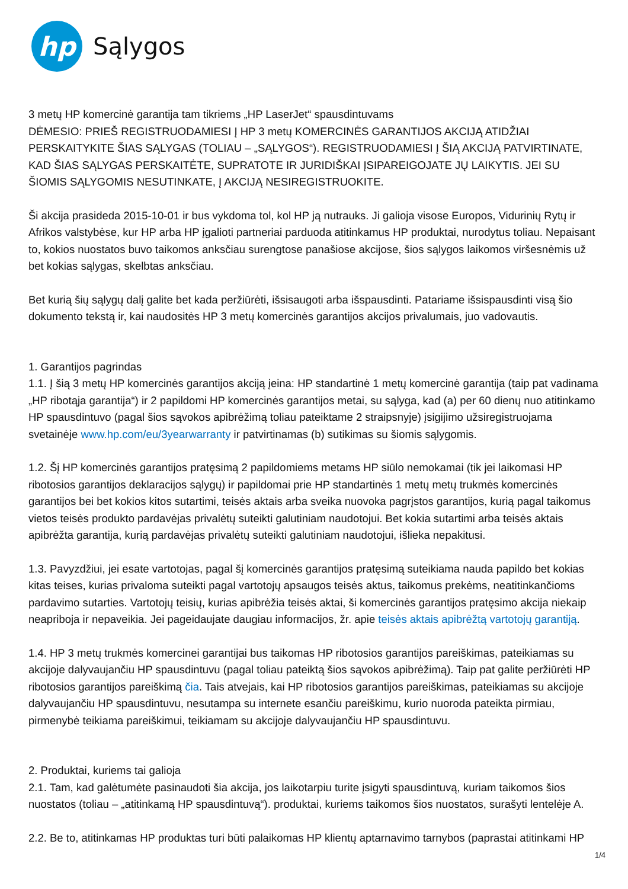hp
Sąlygos
3 metų HP komercinė garantija tam tikriems „HP LaserJet“ spausdintuvams
DĖMESIO: PRIEŠ REGISTRUODAMIESI Į HP 3 metų KOMERCINĖS GARANTIJOS AKCIJĄ ATIDŽIAI PERSKAITYKITE ŠIAS SĄLYGAS (TOLIAU – „SĄLYGOS“). REGISTRUODAMIESI Į ŠIĄ AKCIJĄ PATVIRTINATE, KAD ŠIAS SĄLYGAS PERSKAITĖTE, SUPRATOTE IR JURIDIŠKAI ĮSIPAREIGOJATE JŲ LAIKYTIS. JEI SU ŠIOMIS SĄLYGOMIS NESUTINKATE, Į AKCIJĄ NESIREGISTRUOKITE.
Ši akcija prasideda 2015-10-01 ir bus vykdoma tol, kol HP ją nutrauks. Ji galioja visose Europos, Vidurinių Rytų ir Afrikos valstybėse, kur HP arba HP įgalioti partneriai parduoda atitinkamus HP produktai, nurodytus toliau. Nepaisant to, kokios nuostatos buvo taikomos anksčiau surengtose panašiose akcijose, šios sąlygos laikomos viršesnėmis už bet kokias sąlygas, skelbtas anksčiau.
Bet kurią šių sąlygų dalį galite bet kada peržiūrėti, išsisaugoti arba išspausdinti. Patariame išsispausdinti visą šio dokumento tekstą ir, kai naudositės HP 3 metų komercinės garantijos akcijos privalumais, juo vadovautis.
1. Garantijos pagrindas
1.1. Į šią 3 metų HP komercinės garantijos akciją įeina: HP standartinė 1 metų komercinė garantija (taip pat vadinama „HP ribotąja garantija“) ir 2 papildomi HP komercinės garantijos metai, su sąlyga, kad (a) per 60 dienų nuo atitinkamo HP spausdintuvo (pagal šios sąvokos apibrėžimą toliau pateiktame 2 straipsnyje) įsigijimo užsiregistruojama svetainėje www.hp.com/eu/3yearwarranty ir patvirtinamas (b) sutikimas su šiomis sąlygomis.
1.2. Šį HP komercinės garantijos pratęsimą 2 papildomiems metams HP siūlo nemokamai (tik jei laikomasi HP ribotosios garantijos deklaracijos sąlygų) ir papildomai prie HP standartinės 1 metų metų trukmės komercinės garantijos bei bet kokios kitos sutartimi, teisės aktais arba sveika nuovoka pagrįstos garantijos, kurią pagal taikomus vietos teisės produkto pardavėjas privalėtų suteikti galutiniam naudotojui. Bet kokia sutartimi arba teisės aktais apibrėžta garantija, kurią pardavėjas privalėtų suteikti galutiniam naudotojui, išlieka nepakitusi.
1.3. Pavyzdžiui, jei esate vartotojas, pagal šį komercinės garantijos pratęsimą suteikiama nauda papildo bet kokias kitas teises, kurias privaloma suteikti pagal vartotojų apsaugos teisės aktus, taikomus prekėms, neatitinkančioms pardavimo sutarties. Vartotojų teisių, kurias apibrėžia teisės aktai, ši komercinės garantijos pratęsimo akcija niekaip neapriboja ir nepaveikia. Jei pageidaujate daugiau informacijos, žr. apie teisės aktais apibrėžtą vartotojų garantiją.
1.4. HP 3 metų trukmės komercinei garantijai bus taikomas HP ribotosios garantijos pareiškimas, pateikiamas su akcijoje dalyvaujančiu HP spausdintuvu (pagal toliau pateiktą šios sąvokos apibrėžimą). Taip pat galite peržiūrėti HP ribotosios garantijos pareiškimą čia. Tais atvejais, kai HP ribotosios garantijos pareiškimas, pateikiamas su akcijoje dalyvaujančiu HP spausdintuvu, nesutampa su internete esančiu pareiškimu, kurio nuoroda pateikta pirmiau, pirmenybė teikiama pareiškimui, teikiamam su akcijoje dalyvaujančiu HP spausdintuvu.
2. Produktai, kuriems tai galioja
2.1. Tam, kad galėtumėte pasinaudoti šia akcija, jos laikotarpiu turite įsigyti spausdintuvą, kuriam taikomos šios nuostatos (toliau – „atitinkamą HP spausdintuvą“). produktai, kuriems taikomos šios nuostatos, surašyti lentelėje A.
2.2. Be to, atitinkamas HP produktas turi būti palaikomas HP klientų aptarnavimo tarnybos (paprastai atitinkami HP
1/4